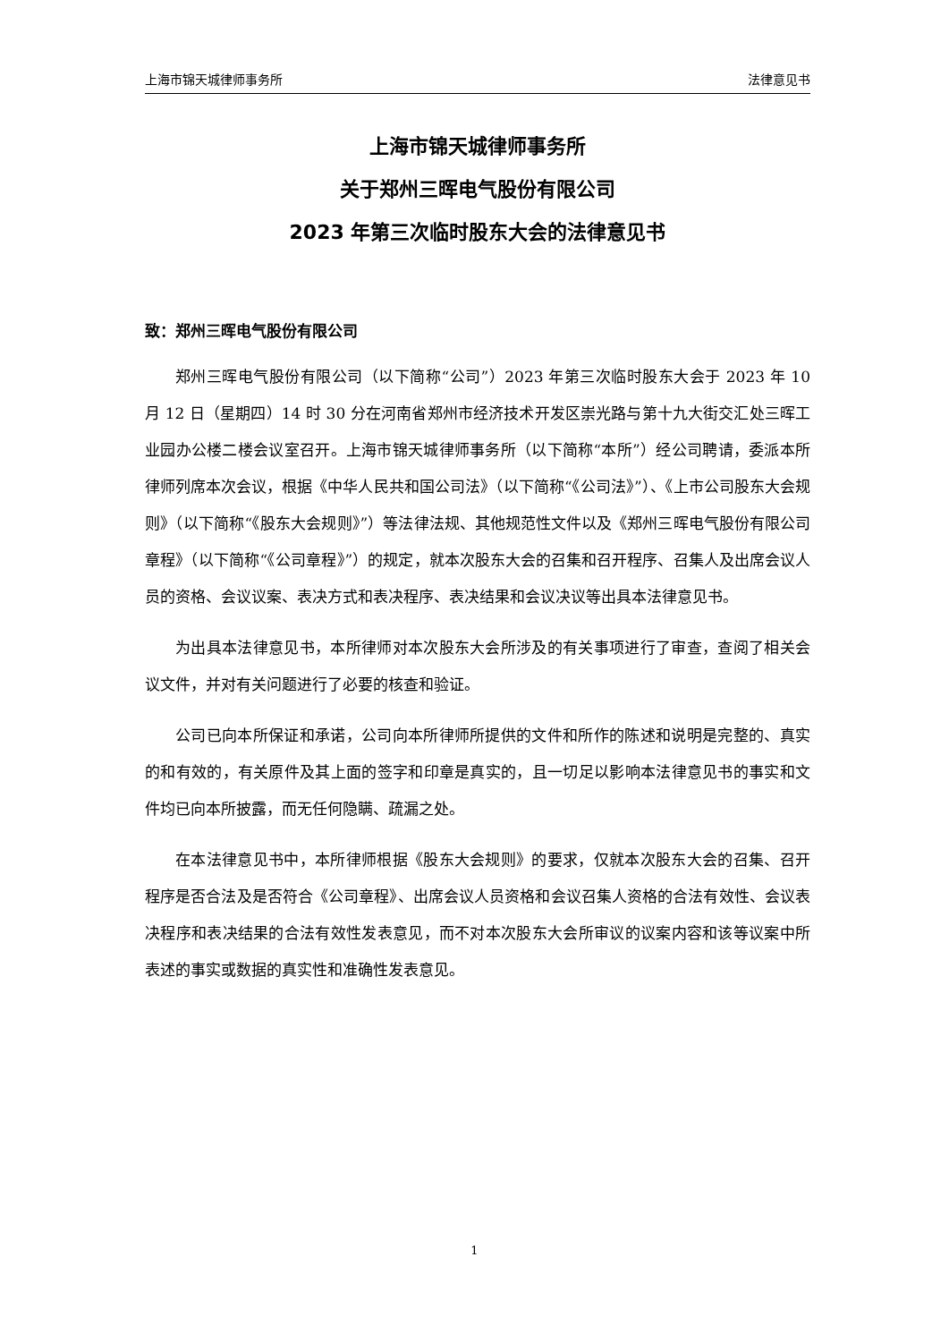上海市锦天城律师事务所 法律意见书
上海市锦天城律师事务所
关于郑州三晖电气股份有限公司
2023 年第三次临时股东大会的法律意见书
致：郑州三晖电气股份有限公司
郑州三晖电气股份有限公司（以下简称“公司”）2023 年第三次临时股东大会于 2023 年 10 月 12 日（星期四）14 时 30 分在河南省郑州市经济技术开发区崇光路与第十九大街交汇处三晖工业园办公楼二楼会议室召开。上海市锦天城律师事务所（以下简称“本所”）经公司聘请，委派本所律师列席本次会议，根据《中华人民共和国公司法》（以下简称“《公司法》”）、《上市公司股东大会规则》（以下简称“《股东大会规则》”）等法律法规、其他规范性文件以及《郑州三晖电气股份有限公司章程》（以下简称“《公司章程》”）的规定，就本次股东大会的召集和召开程序、召集人及出席会议人员的资格、会议议案、表决方式和表决程序、表决结果和会议决议等出具本法律意见书。
为出具本法律意见书，本所律师对本次股东大会所涉及的有关事项进行了审查，查阅了相关会议文件，并对有关问题进行了必要的核查和验证。
公司已向本所保证和承诺，公司向本所律师所提供的文件和所作的陈述和说明是完整的、真实的和有效的，有关原件及其上面的签字和印章是真实的，且一切足以影响本法律意见书的事实和文件均已向本所披露，而无任何隐瞒、疏漏之处。
在本法律意见书中，本所律师根据《股东大会规则》的要求，仅就本次股东大会的召集、召开程序是否合法及是否符合《公司章程》、出席会议人员资格和会议召集人资格的合法有效性、会议表决程序和表决结果的合法有效性发表意见，而不对本次股东大会所审议的议案内容和该等议案中所表述的事实或数据的真实性和准确性发表意见。
1